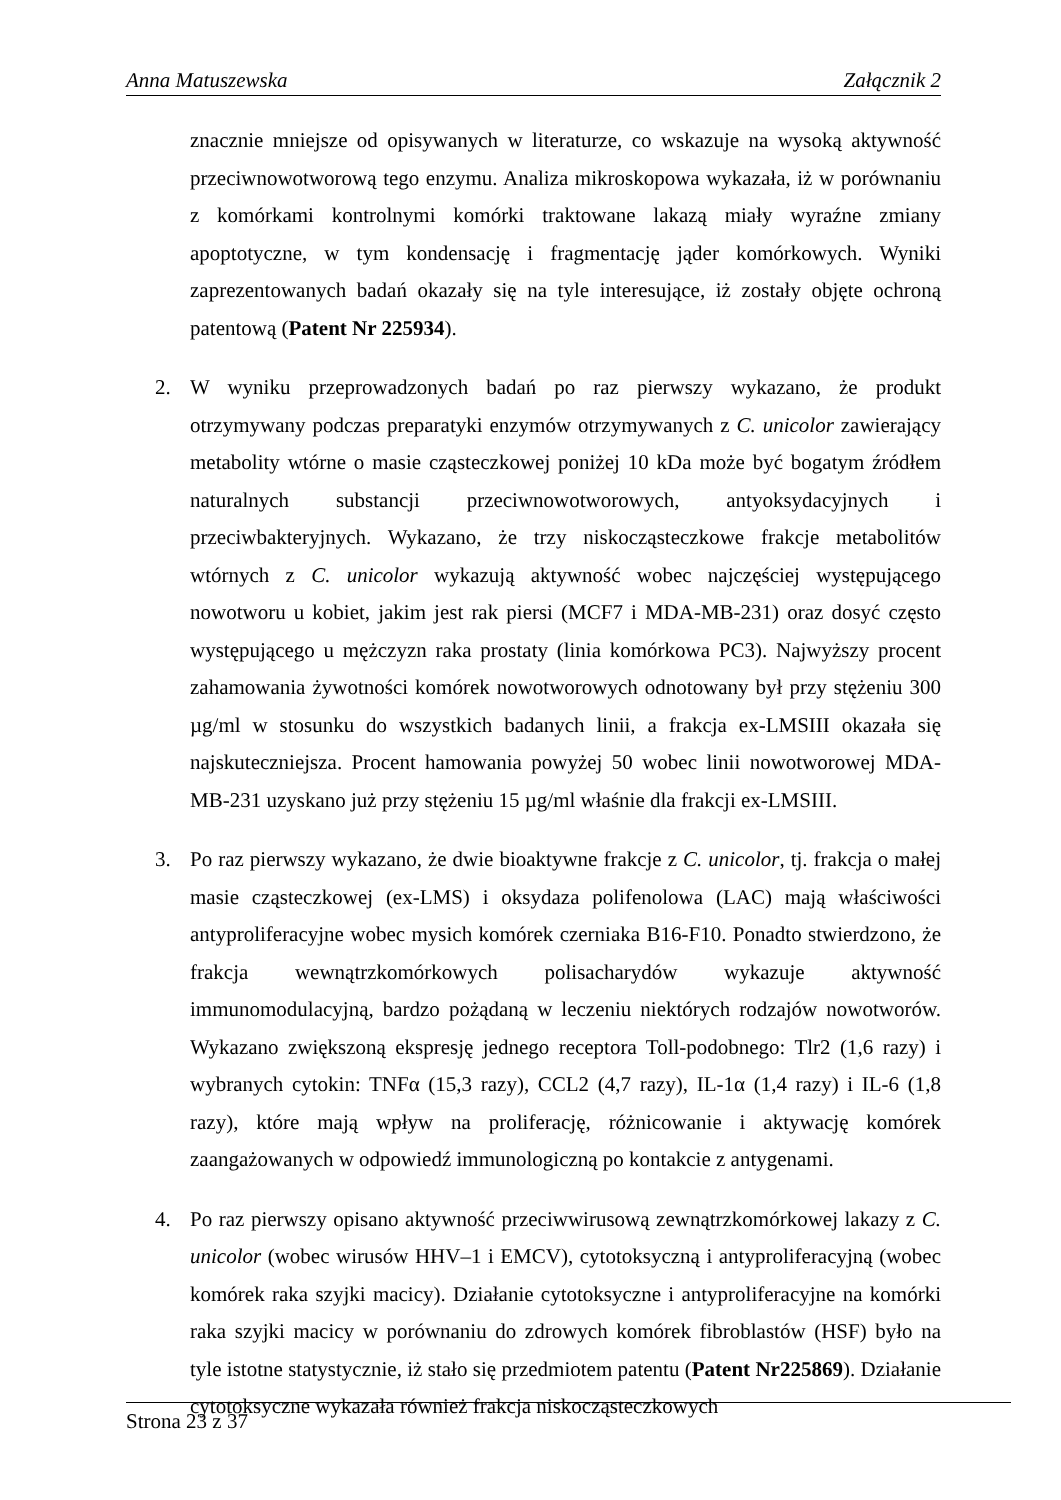Anna Matuszewska Załącznik 2
znacznie mniejsze od opisywanych w literaturze, co wskazuje na wysoką aktywność przeciwnowotworową tego enzymu. Analiza mikroskopowa wykazała, iż w porównaniu z komórkami kontrolnymi komórki traktowane lakazą miały wyraźne zmiany apoptotyczne, w tym kondensację i fragmentację jąder komórkowych. Wyniki zaprezentowanych badań okazały się na tyle interesujące, iż zostały objęte ochroną patentową (Patent Nr 225934).
2. W wyniku przeprowadzonych badań po raz pierwszy wykazano, że produkt otrzymywany podczas preparatyki enzymów otrzymywanych z C. unicolor zawierający metabolity wtórne o masie cząsteczkowej poniżej 10 kDa może być bogatym źródłem naturalnych substancji przeciwnowotworowych, antyoksydacyjnych i przeciwbakteryjnych. Wykazano, że trzy niskocząsteczkowe frakcje metabolitów wtórnych z C. unicolor wykazują aktywność wobec najczęściej występującego nowotworu u kobiet, jakim jest rak piersi (MCF7 i MDA-MB-231) oraz dosyć często występującego u mężczyzn raka prostaty (linia komórkowa PC3). Najwyższy procent zahamowania żywotności komórek nowotworowych odnotowany był przy stężeniu 300 µg/ml w stosunku do wszystkich badanych linii, a frakcja ex-LMSIII okazała się najskuteczniejsza. Procent hamowania powyżej 50 wobec linii nowotworowej MDA-MB-231 uzyskano już przy stężeniu 15 µg/ml właśnie dla frakcji ex-LMSIII.
3. Po raz pierwszy wykazano, że dwie bioaktywne frakcje z C. unicolor, tj. frakcja o małej masie cząsteczkowej (ex-LMS) i oksydaza polifenolowa (LAC) mają właściwości antyproliferacyjne wobec mysich komórek czerniaka B16-F10. Ponadto stwierdzono, że frakcja wewnątrzkomórkowych polisacharydów wykazuje aktywność immunomodulacyjną, bardzo pożądaną w leczeniu niektórych rodzajów nowotworów. Wykazano zwiększoną ekspresję jednego receptora Toll-podobnego: Tlr2 (1,6 razy) i wybranych cytokin: TNFα (15,3 razy), CCL2 (4,7 razy), IL-1α (1,4 razy) i IL-6 (1,8 razy), które mają wpływ na proliferację, różnicowanie i aktywację komórek zaangażowanych w odpowiedź immunologiczną po kontakcie z antygenami.
4. Po raz pierwszy opisano aktywność przeciwwirusową zewnątrzkomórkowej lakazy z C. unicolor (wobec wirusów HHV–1 i EMCV), cytotoksyczną i antyproliferacyjną (wobec komórek raka szyjki macicy). Działanie cytotoksyczne i antyproliferacyjne na komórki raka szyjki macicy w porównaniu do zdrowych komórek fibroblastów (HSF) było na tyle istotne statystycznie, iż stało się przedmiotem patentu (Patent Nr225869). Działanie cytotoksyczne wykazała również frakcja niskocząsteczkowych
Strona 23 z 37